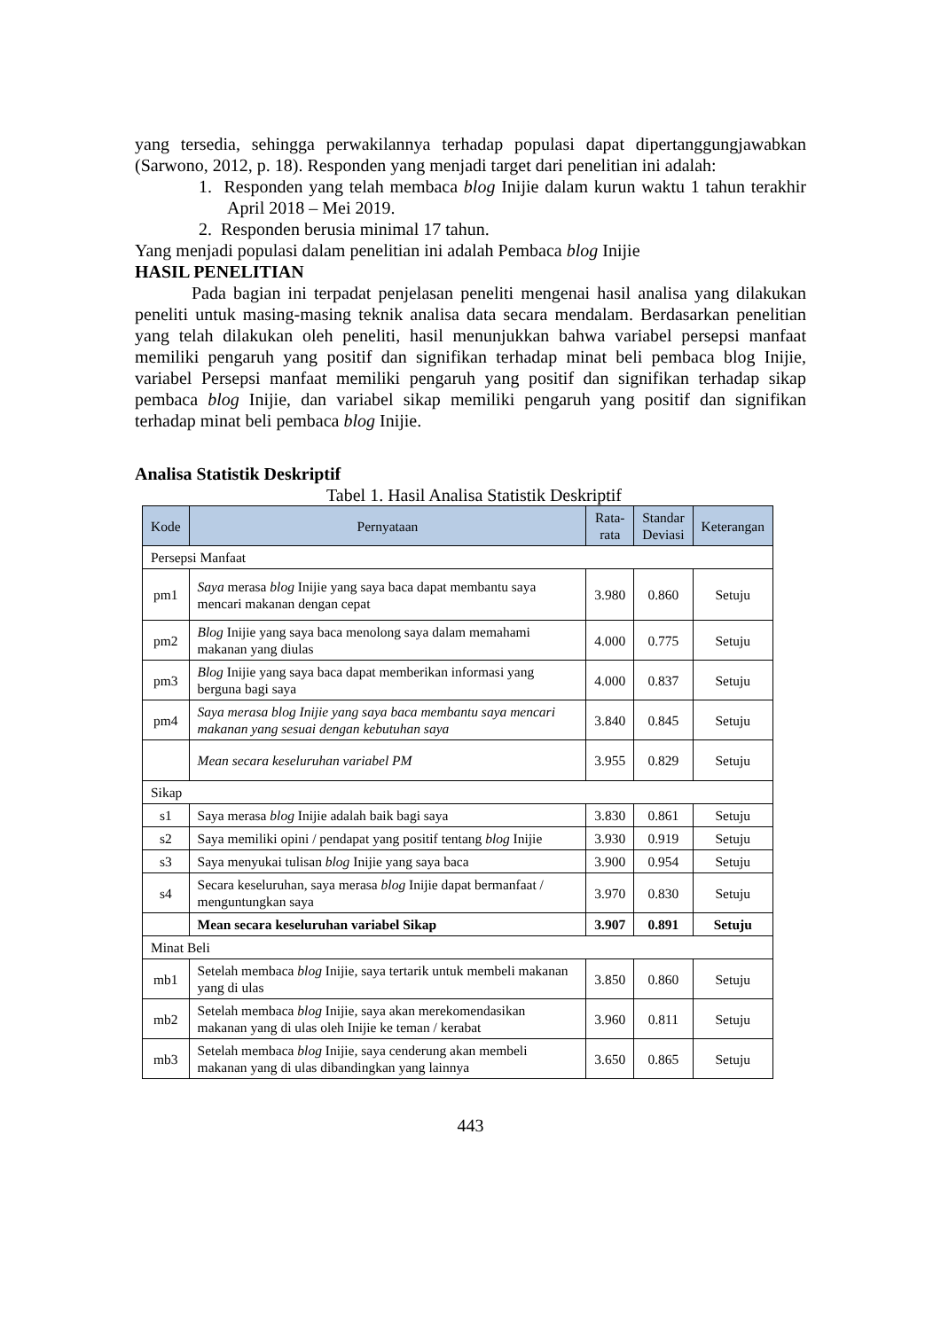yang tersedia, sehingga perwakilannya terhadap populasi dapat dipertanggungjawabkan (Sarwono, 2012, p. 18). Responden yang menjadi target dari penelitian ini adalah:
1. Responden yang telah membaca blog Inijie dalam kurun waktu 1 tahun terakhir April 2018 – Mei 2019.
2. Responden berusia minimal 17 tahun.
Yang menjadi populasi dalam penelitian ini adalah Pembaca blog Inijie
HASIL PENELITIAN
Pada bagian ini terpadat penjelasan peneliti mengenai hasil analisa yang dilakukan peneliti untuk masing-masing teknik analisa data secara mendalam. Berdasarkan penelitian yang telah dilakukan oleh peneliti, hasil menunjukkan bahwa variabel persepsi manfaat memiliki pengaruh yang positif dan signifikan terhadap minat beli pembaca blog Inijie, variabel Persepsi manfaat memiliki pengaruh yang positif dan signifikan terhadap sikap pembaca blog Inijie, dan variabel sikap memiliki pengaruh yang positif dan signifikan terhadap minat beli pembaca blog Inijie.
Analisa Statistik Deskriptif
Tabel 1. Hasil Analisa Statistik Deskriptif
| Kode | Pernyataan | Rata- rata | Standar Deviasi | Keterangan |
| --- | --- | --- | --- | --- |
| Persepsi Manfaat | | | | |
| pm1 | Saya merasa blog Inijie yang saya baca dapat membantu saya mencari makanan dengan cepat | 3.980 | 0.860 | Setuju |
| pm2 | Blog Inijie yang saya baca menolong saya dalam memahami makanan yang diulas | 4.000 | 0.775 | Setuju |
| pm3 | Blog Inijie yang saya baca dapat memberikan informasi yang berguna bagi saya | 4.000 | 0.837 | Setuju |
| pm4 | Saya merasa blog Inijie yang saya baca membantu saya mencari makanan yang sesuai dengan kebutuhan saya | 3.840 | 0.845 | Setuju |
| | Mean secara keseluruhan variabel PM | 3.955 | 0.829 | Setuju |
| Sikap | | | | |
| s1 | Saya merasa blog Inijie adalah baik bagi saya | 3.830 | 0.861 | Setuju |
| s2 | Saya memiliki opini / pendapat yang positif tentang blog Inijie | 3.930 | 0.919 | Setuju |
| s3 | Saya menyukai tulisan blog Inijie yang saya baca | 3.900 | 0.954 | Setuju |
| s4 | Secara keseluruhan, saya merasa blog Inijie dapat bermanfaat / menguntungkan saya | 3.970 | 0.830 | Setuju |
| | Mean secara keseluruhan variabel Sikap | 3.907 | 0.891 | Setuju |
| Minat Beli | | | | |
| mb1 | Setelah membaca blog Inijie, saya tertarik untuk membeli makanan yang di ulas | 3.850 | 0.860 | Setuju |
| mb2 | Setelah membaca blog Inijie, saya akan merekomendasikan makanan yang di ulas oleh Inijie ke teman / kerabat | 3.960 | 0.811 | Setuju |
| mb3 | Setelah membaca blog Inijie, saya cenderung akan membeli makanan yang di ulas dibandingkan yang lainnya | 3.650 | 0.865 | Setuju |
443